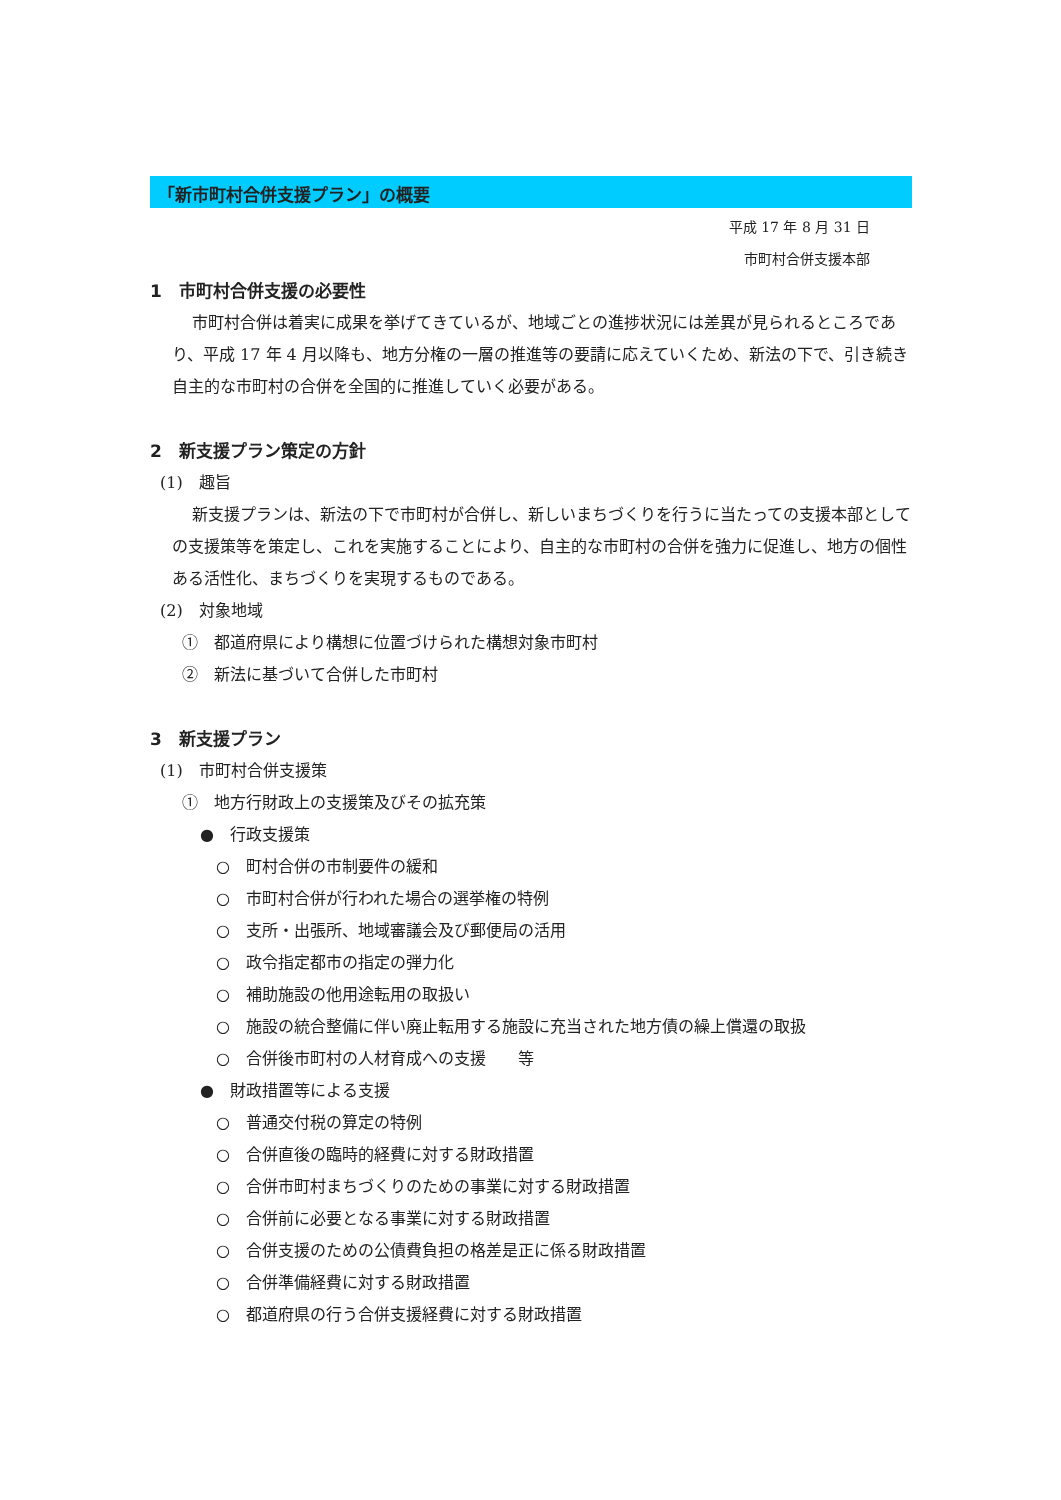「新市町村合併支援プラン」の概要
平成 17 年 8 月 31 日
市町村合併支援本部
1　市町村合併支援の必要性
市町村合併は着実に成果を挙げてきているが、地域ごとの進捗状況には差異が見られるところであり、平成 17 年 4 月以降も、地方分権の一層の推進等の要請に応えていくため、新法の下で、引き続き自主的な市町村の合併を全国的に推進していく必要がある。
2　新支援プラン策定の方針
(1)　趣旨
新支援プランは、新法の下で市町村が合併し、新しいまちづくりを行うに当たっての支援本部としての支援策等を策定し、これを実施することにより、自主的な市町村の合併を強力に促進し、地方の個性ある活性化、まちづくりを実現するものである。
(2)　対象地域
①　都道府県により構想に位置づけられた構想対象市町村
②　新法に基づいて合併した市町村
3　新支援プラン
(1)　市町村合併支援策
①　地方行財政上の支援策及びその拡充策
●　行政支援策
○　町村合併の市制要件の緩和
○　市町村合併が行われた場合の選挙権の特例
○　支所・出張所、地域審議会及び郵便局の活用
○　政令指定都市の指定の弾力化
○　補助施設の他用途転用の取扱い
○　施設の統合整備に伴い廃止転用する施設に充当された地方債の繰上償還の取扱
○　合併後市町村の人材育成への支援　　等
●　財政措置等による支援
○　普通交付税の算定の特例
○　合併直後の臨時的経費に対する財政措置
○　合併市町村まちづくりのための事業に対する財政措置
○　合併前に必要となる事業に対する財政措置
○　合併支援のための公債費負担の格差是正に係る財政措置
○　合併準備経費に対する財政措置
○　都道府県の行う合併支援経費に対する財政措置